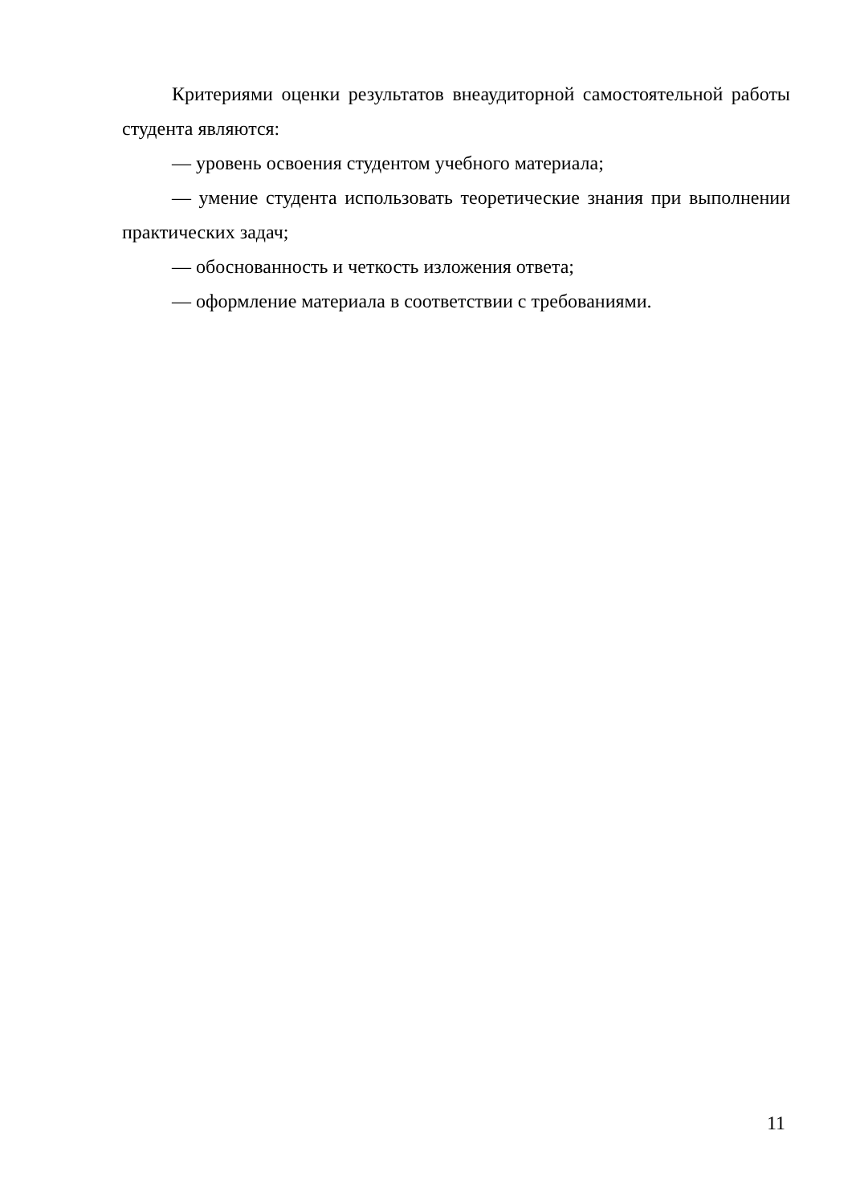Критериями оценки результатов внеаудиторной самостоятельной работы студента являются:
— уровень освоения студентом учебного материала;
— умение студента использовать теоретические знания при выполнении практических задач;
— обоснованность и четкость изложения ответа;
— оформление материала в соответствии с требованиями.
11